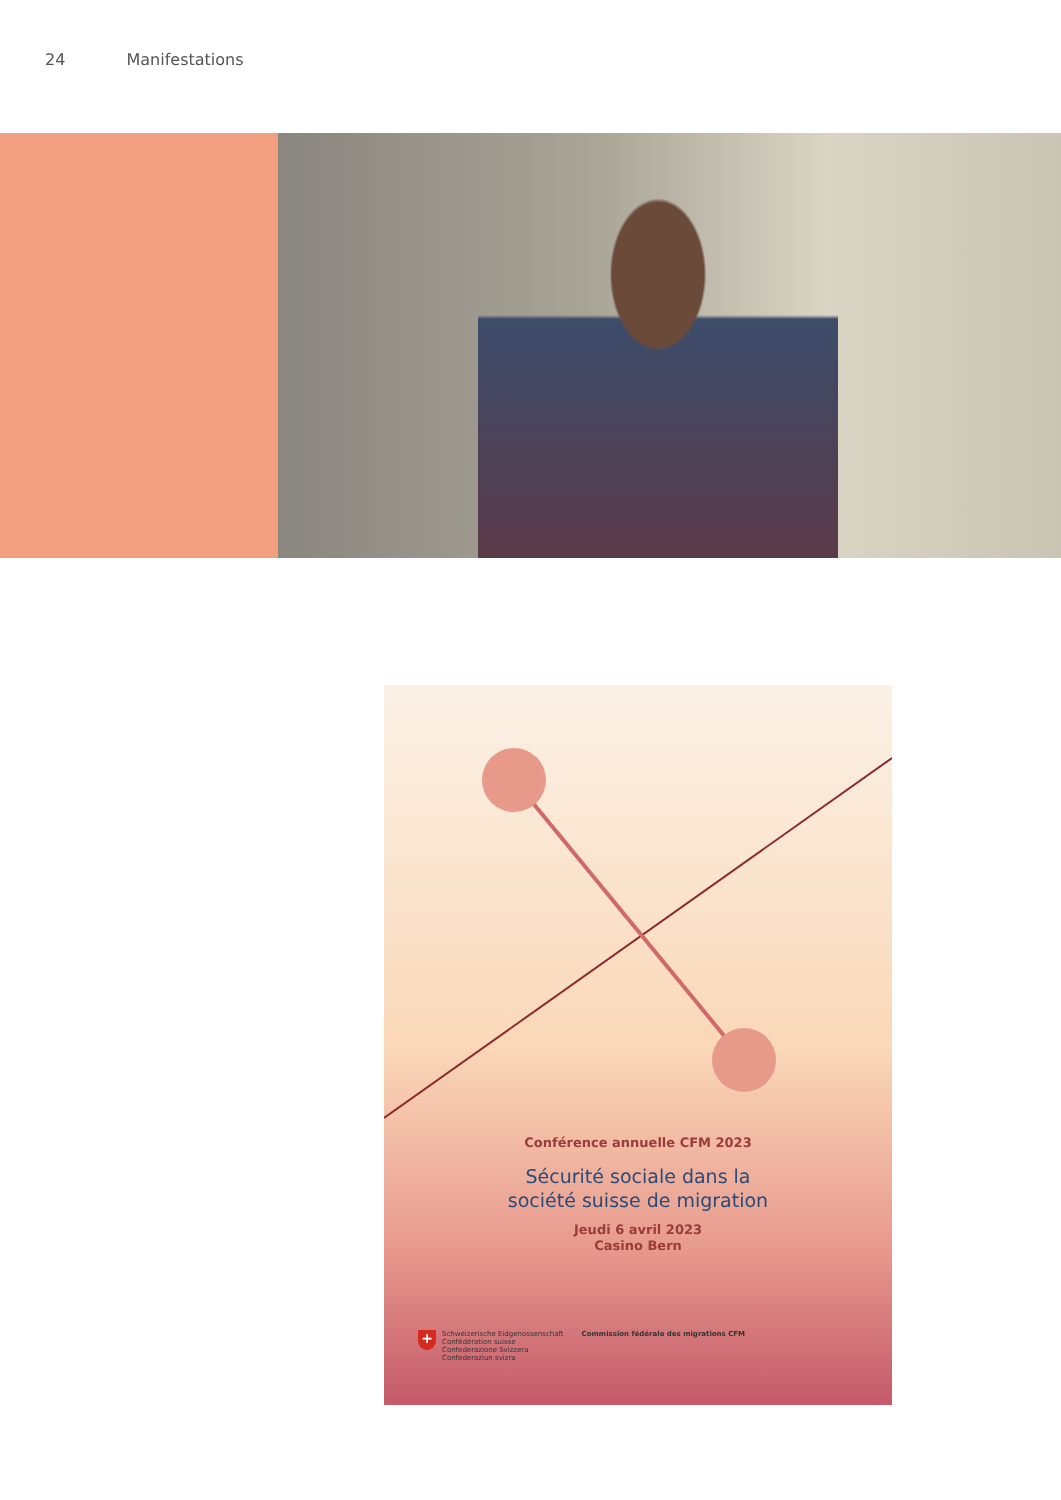24 Manifestations
Conférence annuelle CFM 2023
Sécurité sociale dans la
société suisse de migration
Jeudi 6 avril 2023
Casino Bern
+
Schweizerische Eidgenossenschaft
Confédération suisse
Confederazione Svizzera
Confederaziun svizra
Commission fédérale des migrations CFM